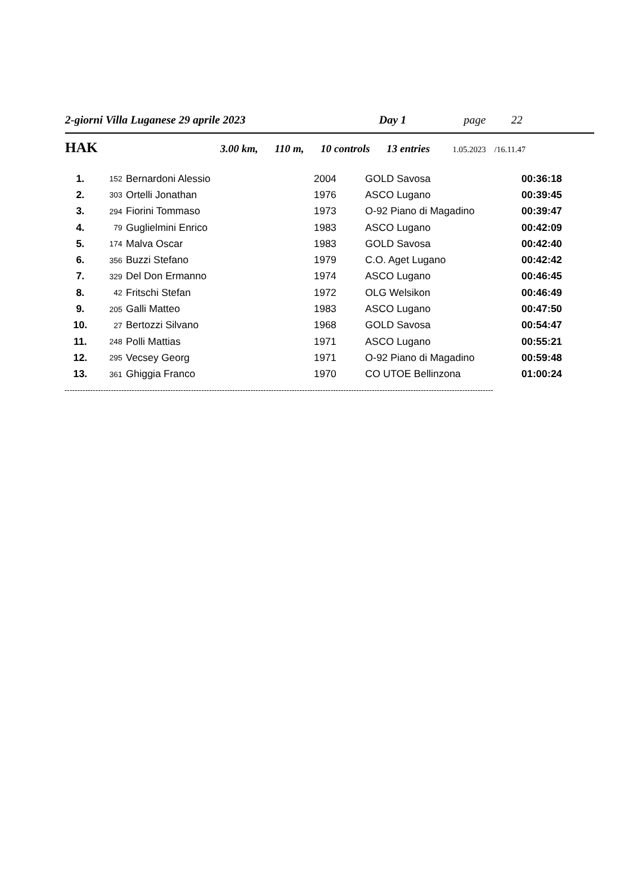2-giorni Villa Luganese 29 aprile 2023 Day 1 page 22
HAK 3.00 km, 110 m, 10 controls 13 entries 1.05.2023 /16.11.47
| 1. | 152 | Bernardoni Alessio | 2004 | GOLD Savosa | 00:36:18 |
| 2. | 303 | Ortelli Jonathan | 1976 | ASCO Lugano | 00:39:45 |
| 3. | 294 | Fiorini Tommaso | 1973 | O-92 Piano di Magadino | 00:39:47 |
| 4. | 79 | Guglielmini Enrico | 1983 | ASCO Lugano | 00:42:09 |
| 5. | 174 | Malva Oscar | 1983 | GOLD Savosa | 00:42:40 |
| 6. | 356 | Buzzi Stefano | 1979 | C.O. Aget Lugano | 00:42:42 |
| 7. | 329 | Del Don Ermanno | 1974 | ASCO Lugano | 00:46:45 |
| 8. | 42 | Fritschi Stefan | 1972 | OLG Welsikon | 00:46:49 |
| 9. | 205 | Galli Matteo | 1983 | ASCO Lugano | 00:47:50 |
| 10. | 27 | Bertozzi Silvano | 1968 | GOLD Savosa | 00:54:47 |
| 11. | 248 | Polli Mattias | 1971 | ASCO Lugano | 00:55:21 |
| 12. | 295 | Vecsey Georg | 1971 | O-92 Piano di Magadino | 00:59:48 |
| 13. | 361 | Ghiggia Franco | 1970 | CO UTOE Bellinzona | 01:00:24 |
----------------------------------------------------------------------------------------------------------------------------------------------------------------------